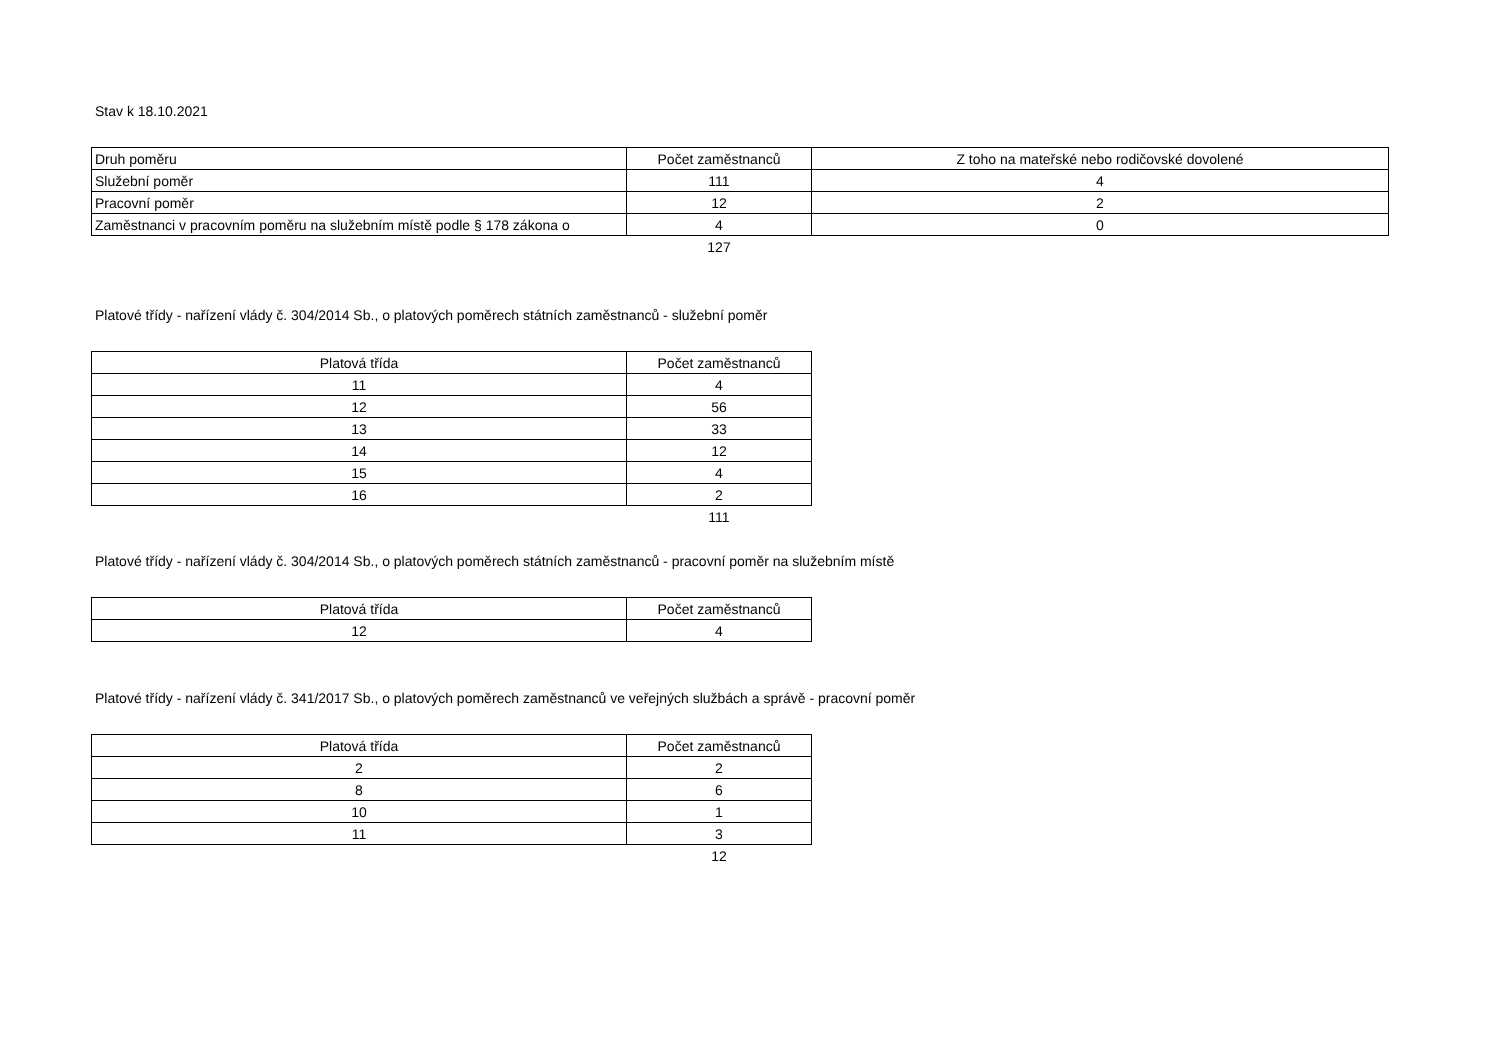Stav k 18.10.2021
| Druh poměru | Počet zaměstnanců | Z toho na mateřské nebo rodičovské dovolené |
| Služební poměr | 111 | 4 |
| Pracovní poměr | 12 | 2 |
| Zaměstnanci v pracovním poměru na služebním místě podle § 178 zákona o | 4 | 0 |
| | 127 | |
Platové třídy - nařízení vlády č. 304/2014 Sb., o platových poměrech státních zaměstnanců - služební poměr
| Platová třída | Počet zaměstnanců |
| 11 | 4 |
| 12 | 56 |
| 13 | 33 |
| 14 | 12 |
| 15 | 4 |
| 16 | 2 |
| | 111 |
Platové třídy - nařízení vlády č. 304/2014 Sb., o platových poměrech státních zaměstnanců - pracovní poměr na služebním místě
| Platová třída | Počet zaměstnanců |
| 12 | 4 |
Platové třídy - nařízení vlády č. 341/2017 Sb., o platových poměrech zaměstnanců ve veřejných službách a správě - pracovní poměr
| Platová třída | Počet zaměstnanců |
| 2 | 2 |
| 8 | 6 |
| 10 | 1 |
| 11 | 3 |
| | 12 |